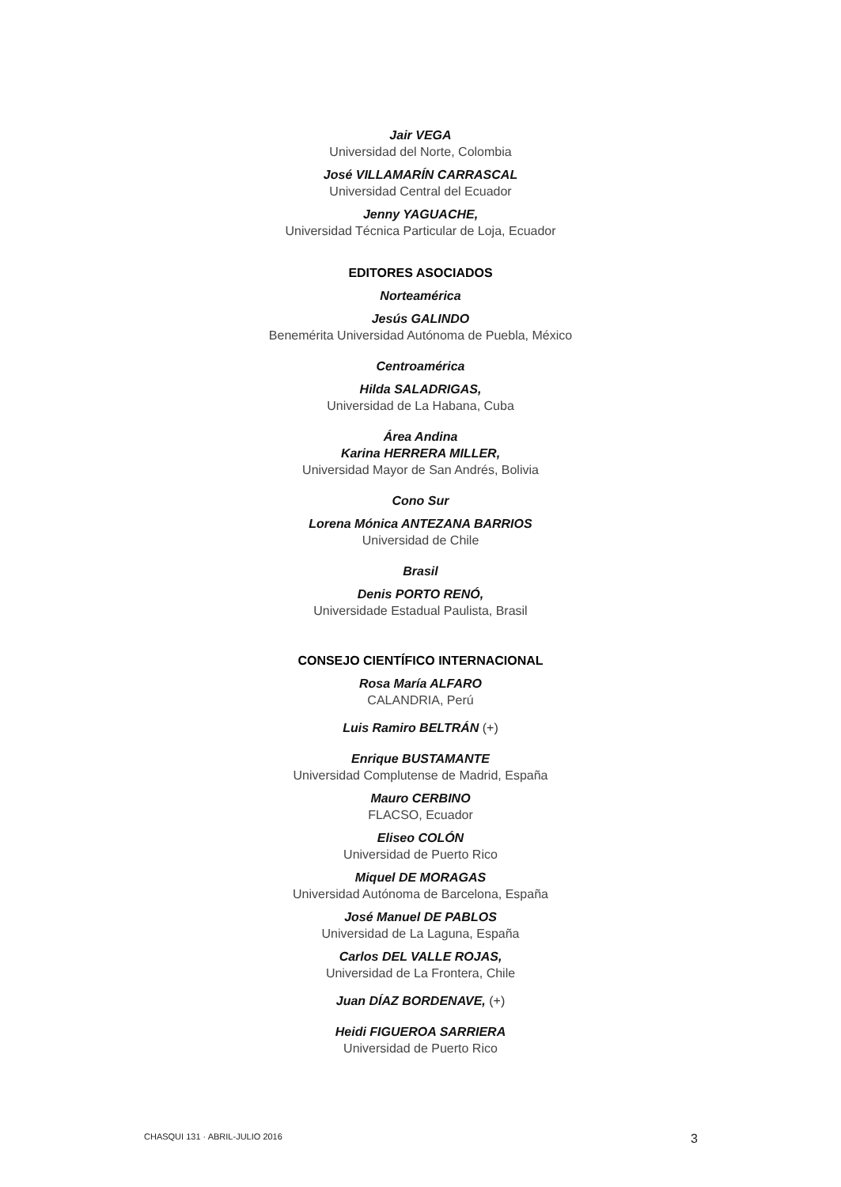Jair VEGA
Universidad del Norte, Colombia
José VILLAMARÍN CARRASCAL
Universidad Central del Ecuador
Jenny YAGUACHE,
Universidad Técnica Particular de Loja, Ecuador
EDITORES ASOCIADOS
Norteamérica
Jesús GALINDO
Benemérita Universidad Autónoma de Puebla, México
Centroamérica
Hilda SALADRIGAS,
Universidad de La Habana, Cuba
Área Andina
Karina HERRERA MILLER,
Universidad Mayor de San Andrés, Bolivia
Cono Sur
Lorena Mónica ANTEZANA BARRIOS
Universidad de Chile
Brasil
Denis PORTO RENÓ,
Universidade Estadual Paulista, Brasil
CONSEJO CIENTÍFICO INTERNACIONAL
Rosa María ALFARO
CALANDRIA, Perú
Luis Ramiro BELTRÁN (+)
Enrique BUSTAMANTE
Universidad Complutense de Madrid, España
Mauro CERBINO
FLACSO, Ecuador
Eliseo COLÓN
Universidad de Puerto Rico
Miquel DE MORAGAS
Universidad Autónoma de Barcelona, España
José Manuel DE PABLOS
Universidad de La Laguna, España
Carlos DEL VALLE ROJAS,
Universidad de La Frontera, Chile
Juan DÍAZ BORDENAVE, (+)
Heidi FIGUEROA SARRIERA
Universidad de Puerto Rico
CHASQUI 131 · ABRIL-JULIO 2016 3